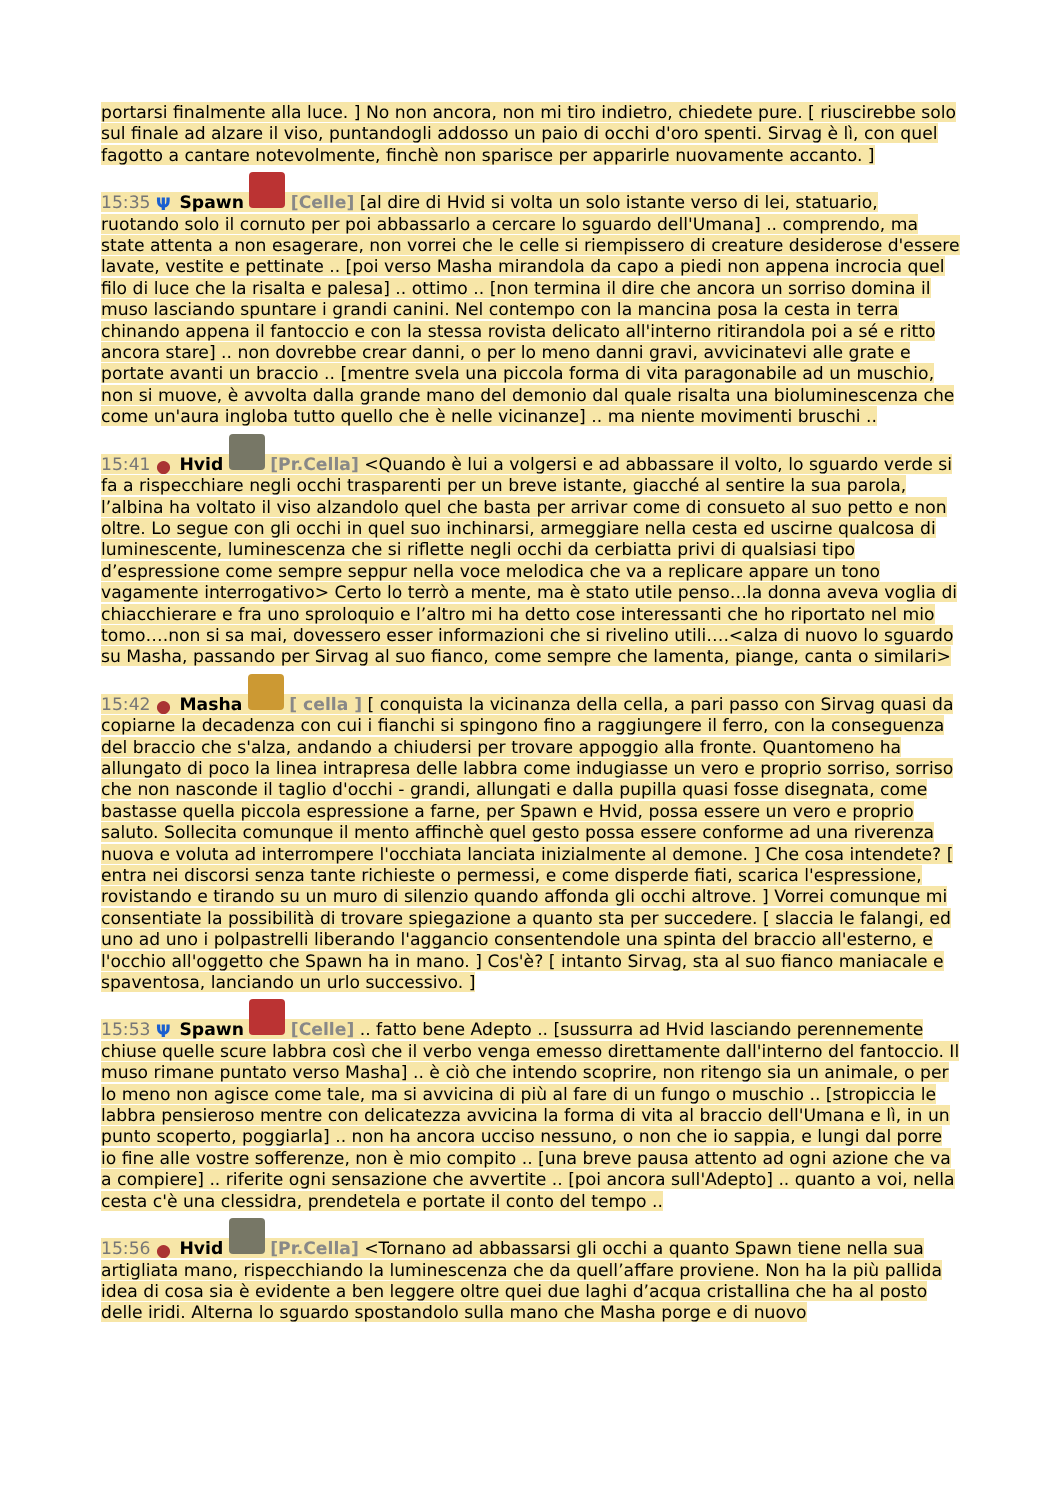portarsi finalmente alla luce. ] No non ancora, non mi tiro indietro, chiedete pure. [ riuscirebbe solo sul finale ad alzare il viso, puntandogli addosso un paio di occhi d'oro spenti. Sirvag è lì, con quel fagotto a cantare notevolmente, finchè non sparisce per apparirle nuovamente accanto. ]
15:35 Ψ Spawn [Celle] [al dire di Hvid si volta un solo istante verso di lei, statuario, ruotando solo il cornuto per poi abbassarlo a cercare lo sguardo dell'Umana] .. comprendo, ma state attenta a non esagerare, non vorrei che le celle si riempissero di creature desiderose d'essere lavate, vestite e pettinate .. [poi verso Masha mirandola da capo a piedi non appena incrocia quel filo di luce che la risalta e palesa] .. ottimo .. [non termina il dire che ancora un sorriso domina il muso lasciando spuntare i grandi canini. Nel contempo con la mancina posa la cesta in terra chinando appena il fantoccio e con la stessa rovista delicato all'interno ritirandola poi a sé e ritto ancora stare] .. non dovrebbe crear danni, o per lo meno danni gravi, avvicinatevi alle grate e portate avanti un braccio .. [mentre svela una piccola forma di vita paragonabile ad un muschio, non si muove, è avvolta dalla grande mano del demonio dal quale risalta una bioluminescenza che come un'aura ingloba tutto quello che è nelle vicinanze] .. ma niente movimenti bruschi ..
15:41 ● Hvid [Pr.Cella] <Quando è lui a volgersi e ad abbassare il volto, lo sguardo verde si fa a rispecchiare negli occhi trasparenti per un breve istante, giacché al sentire la sua parola, l’albina ha voltato il viso alzandolo quel che basta per arrivar come di consueto al suo petto e non oltre. Lo segue con gli occhi in quel suo inchinarsi, armeggiare nella cesta ed uscirne qualcosa di luminescente, luminescenza che si riflette negli occhi da cerbiatta privi di qualsiasi tipo d’espressione come sempre seppur nella voce melodica che va a replicare appare un tono vagamente interrogativo> Certo lo terrò a mente, ma è stato utile penso…la donna aveva voglia di chiacchierare e fra uno sproloquio e l’altro mi ha detto cose interessanti che ho riportato nel mio tomo….non si sa mai, dovessero esser informazioni che si rivelino utili….<alza di nuovo lo sguardo su Masha, passando per Sirvag al suo fianco, come sempre che lamenta, piange, canta o similari>
15:42 ● Masha [ cella ] [ conquista la vicinanza della cella, a pari passo con Sirvag quasi da copiarne la decadenza con cui i fianchi si spingono fino a raggiungere il ferro, con la conseguenza del braccio che s'alza, andando a chiudersi per trovare appoggio alla fronte. Quantomeno ha allungato di poco la linea intrapresa delle labbra come indugiasse un vero e proprio sorriso, sorriso che non nasconde il taglio d'occhi - grandi, allungati e dalla pupilla quasi fosse disegnata, come bastasse quella piccola espressione a farne, per Spawn e Hvid, possa essere un vero e proprio saluto. Sollecita comunque il mento affinchè quel gesto possa essere conforme ad una riverenza nuova e voluta ad interrompere l'occhiata lanciata inizialmente al demone. ] Che cosa intendete? [ entra nei discorsi senza tante richieste o permessi, e come disperde fiati, scarica l'espressione, rovistando e tirando su un muro di silenzio quando affonda gli occhi altrove. ] Vorrei comunque mi consentiate la possibilità di trovare spiegazione a quanto sta per succedere. [ slaccia le falangi, ed uno ad uno i polpastrelli liberando l'aggancio consentendole una spinta del braccio all'esterno, e l'occhio all'oggetto che Spawn ha in mano. ] Cos'è? [ intanto Sirvag, sta al suo fianco maniacale e spaventosa, lanciando un urlo successivo. ]
15:53 Ψ Spawn [Celle] .. fatto bene Adepto .. [sussurra ad Hvid lasciando perennemente chiuse quelle scure labbra così che il verbo venga emesso direttamente dall'interno del fantoccio. Il muso rimane puntato verso Masha] .. è ciò che intendo scoprire, non ritengo sia un animale, o per lo meno non agisce come tale, ma si avvicina di più al fare di un fungo o muschio .. [stropiccia le labbra pensieroso mentre con delicatezza avvicina la forma di vita al braccio dell'Umana e lì, in un punto scoperto, poggiarla] .. non ha ancora ucciso nessuno, o non che io sappia, e lungi dal porre io fine alle vostre sofferenze, non è mio compito .. [una breve pausa attento ad ogni azione che va a compiere] .. riferite ogni sensazione che avvertite .. [poi ancora sull'Adepto] .. quanto a voi, nella cesta c'è una clessidra, prendetela e portate il conto del tempo ..
15:56 ● Hvid [Pr.Cella] <Tornano ad abbassarsi gli occhi a quanto Spawn tiene nella sua artigliata mano, rispecchiando la luminescenza che da quell’affare proviene. Non ha la più pallida idea di cosa sia è evidente a ben leggere oltre quei due laghi d’acqua cristallina che ha al posto delle iridi. Alterna lo sguardo spostandolo sulla mano che Masha porge e di nuovo